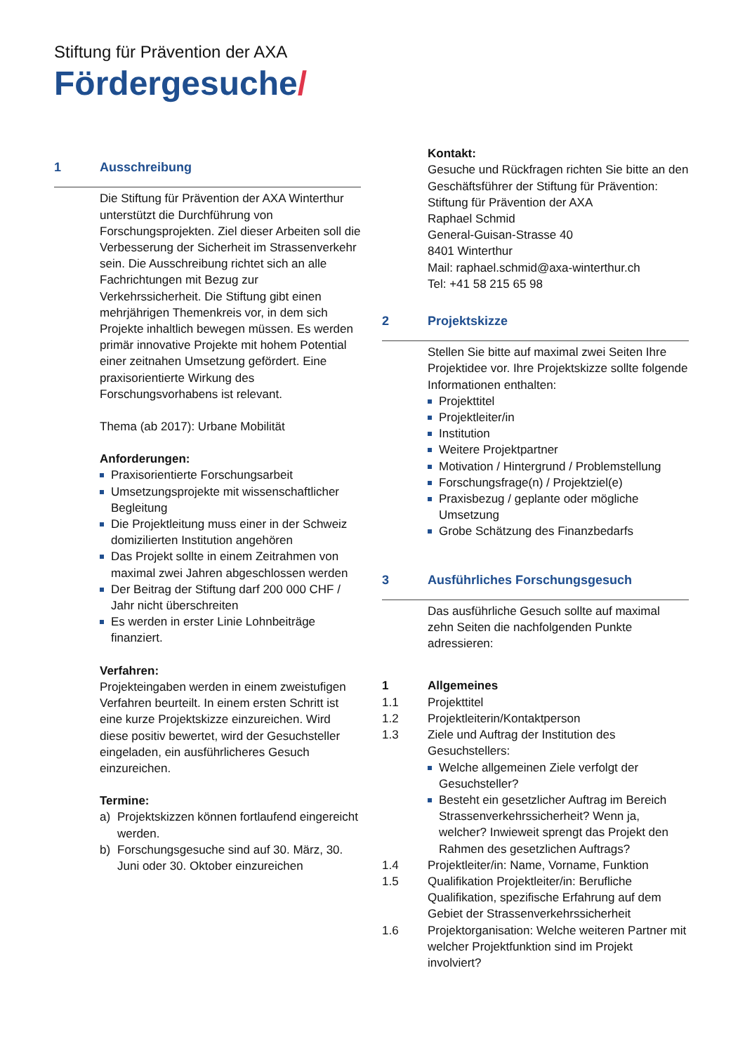Stiftung für Prävention der AXA
Fördergesuche/
1 Ausschreibung
Die Stiftung für Prävention der AXA Winterthur unterstützt die Durchführung von Forschungsprojekten. Ziel dieser Arbeiten soll die Verbesserung der Sicherheit im Strassenverkehr sein. Die Ausschreibung richtet sich an alle Fachrichtungen mit Bezug zur Verkehrssicherheit. Die Stiftung gibt einen mehrjährigen Themenkreis vor, in dem sich Projekte inhaltlich bewegen müssen. Es werden primär innovative Projekte mit hohem Potential einer zeitnahen Umsetzung gefördert. Eine praxisorientierte Wirkung des Forschungsvorhabens ist relevant.
Thema (ab 2017): Urbane Mobilität
Anforderungen:
Praxisorientierte Forschungsarbeit
Umsetzungsprojekte mit wissenschaftlicher Begleitung
Die Projektleitung muss einer in der Schweiz domizilierten Institution angehören
Das Projekt sollte in einem Zeitrahmen von maximal zwei Jahren abgeschlossen werden
Der Beitrag der Stiftung darf 200 000 CHF / Jahr nicht überschreiten
Es werden in erster Linie Lohnbeiträge finanziert.
Verfahren:
Projekteingaben werden in einem zweistufigen Verfahren beurteilt. In einem ersten Schritt ist eine kurze Projektskizze einzureichen. Wird diese positiv bewertet, wird der Gesuchsteller eingeladen, ein ausführlicheres Gesuch einzureichen.
Termine:
a) Projektskizzen können fortlaufend eingereicht werden.
b) Forschungsgesuche sind auf 30. März, 30. Juni oder 30. Oktober einzureichen
Kontakt:
Gesuche und Rückfragen richten Sie bitte an den Geschäftsführer der Stiftung für Prävention:
Stiftung für Prävention der AXA
Raphael Schmid
General-Guisan-Strasse 40
8401 Winterthur
Mail: raphael.schmid@axa-winterthur.ch
Tel: +41 58 215 65 98
2 Projektskizze
Stellen Sie bitte auf maximal zwei Seiten Ihre Projektidee vor. Ihre Projektskizze sollte folgende Informationen enthalten:
Projekttitel
Projektleiter/in
Institution
Weitere Projektpartner
Motivation / Hintergrund / Problemstellung
Forschungsfrage(n) / Projektziel(e)
Praxisbezug / geplante oder mögliche Umsetzung
Grobe Schätzung des Finanzbedarfs
3 Ausführliches Forschungsgesuch
Das ausführliche Gesuch sollte auf maximal zehn Seiten die nachfolgenden Punkte adressieren:
1 Allgemeines
1.1 Projekttitel
1.2 Projektleiterin/Kontaktperson
1.3 Ziele und Auftrag der Institution des Gesuchstellers:
Welche allgemeinen Ziele verfolgt der Gesuchsteller?
Besteht ein gesetzlicher Auftrag im Bereich Strassenverkehrssicherheit? Wenn ja, welcher? Inwieweit sprengt das Projekt den Rahmen des gesetzlichen Auftrags?
1.4 Projektleiter/in: Name, Vorname, Funktion
1.5 Qualifikation Projektleiter/in: Berufliche Qualifikation, spezifische Erfahrung auf dem Gebiet der Strassenverkehrssicherheit
1.6 Projektorganisation: Welche weiteren Partner mit welcher Projektfunktion sind im Projekt involviert?